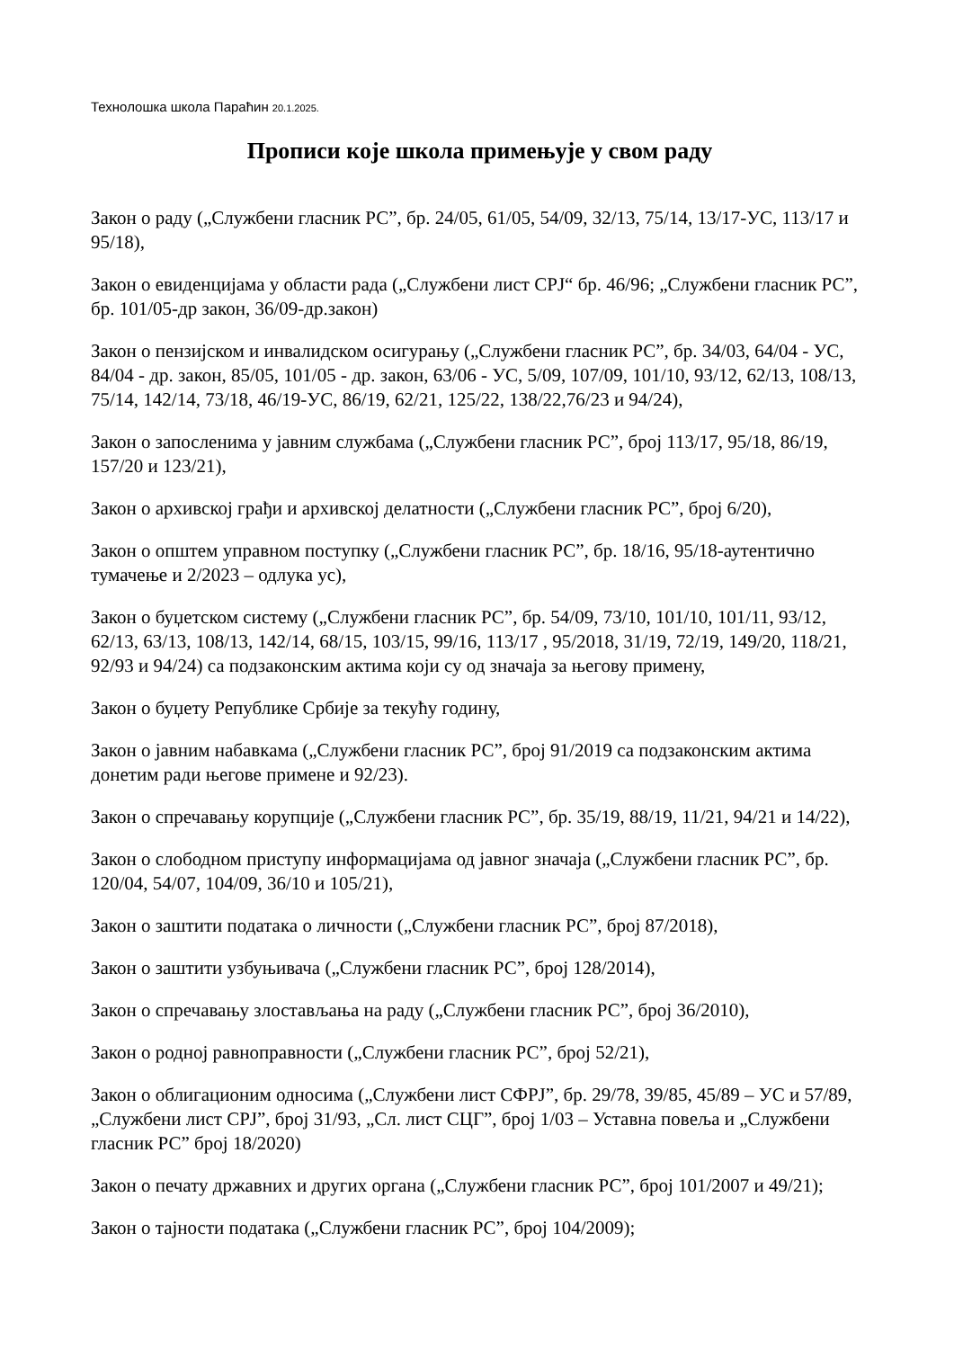Технолошка школа Параћин 20.1.2025.
Прописи које школа примењује у свом раду
Закон о раду („Службени гласник РС”, бр. 24/05, 61/05, 54/09, 32/13, 75/14, 13/17-УС, 113/17 и 95/18),
Закон о евиденцијама у области рада („Службени лист СРЈ“ бр. 46/96; „Службени гласник РС”, бр. 101/05-др закон, 36/09-др.закон)
Закон о пензијском и инвалидском осигурању („Службени гласник РС”, бр. 34/03, 64/04 - УС, 84/04 - др. закон, 85/05, 101/05 - др. закон, 63/06 - УС, 5/09, 107/09, 101/10, 93/12, 62/13, 108/13, 75/14, 142/14, 73/18, 46/19-УС, 86/19, 62/21, 125/22, 138/22,76/23 и 94/24),
Закон о запосленима у јавним службама („Службени гласник РС”, број 113/17, 95/18, 86/19, 157/20 и 123/21),
Закон о архивској грађи и архивској делатности („Службени гласник РС”, број 6/20),
Закон о општем управном поступку („Службени гласник РС”, бр. 18/16, 95/18-аутентично тумачење и 2/2023 – одлука ус),
Закон о буџетском систему („Службени гласник РС”, бр. 54/09, 73/10, 101/10, 101/11, 93/12, 62/13, 63/13, 108/13, 142/14, 68/15, 103/15, 99/16, 113/17 , 95/2018, 31/19, 72/19, 149/20, 118/21, 92/93 и 94/24) са подзаконским актима који су од значаја за његову примену,
Закон о буџету Републике Србије за текућу годину,
Закон о јавним набавкама („Службени гласник РС”, број 91/2019 са подзаконским актима донетим ради његове примене и 92/23).
Закон о спречавању корупције („Службени гласник РС”, бр. 35/19, 88/19, 11/21, 94/21 и 14/22),
Закон о слободном приступу информацијама од јавног значаја („Службени гласник РС”, бр. 120/04, 54/07, 104/09, 36/10 и 105/21),
Закон о заштити података о личности („Службени гласник РС”, број 87/2018),
Закон о заштити узбуњивача („Службени гласник РС”, број 128/2014),
Закон о спречавању злостављања на раду („Службени гласник РС”, број 36/2010),
Закон о родној равноправности („Службени гласник РС”, број 52/21),
Закон о облигационим односима („Службени лист СФРЈ”, бр. 29/78, 39/85, 45/89 – УС и 57/89, „Службени лист СРЈ”, број 31/93, „Сл. лист СЦГ”, број 1/03 – Уставна повеља и „Службени гласник РС” број 18/2020)
Закон о печату државних и других органа („Службени гласник РС”, број 101/2007 и 49/21);
Закон о тајности података („Службени гласник РС”, број 104/2009);